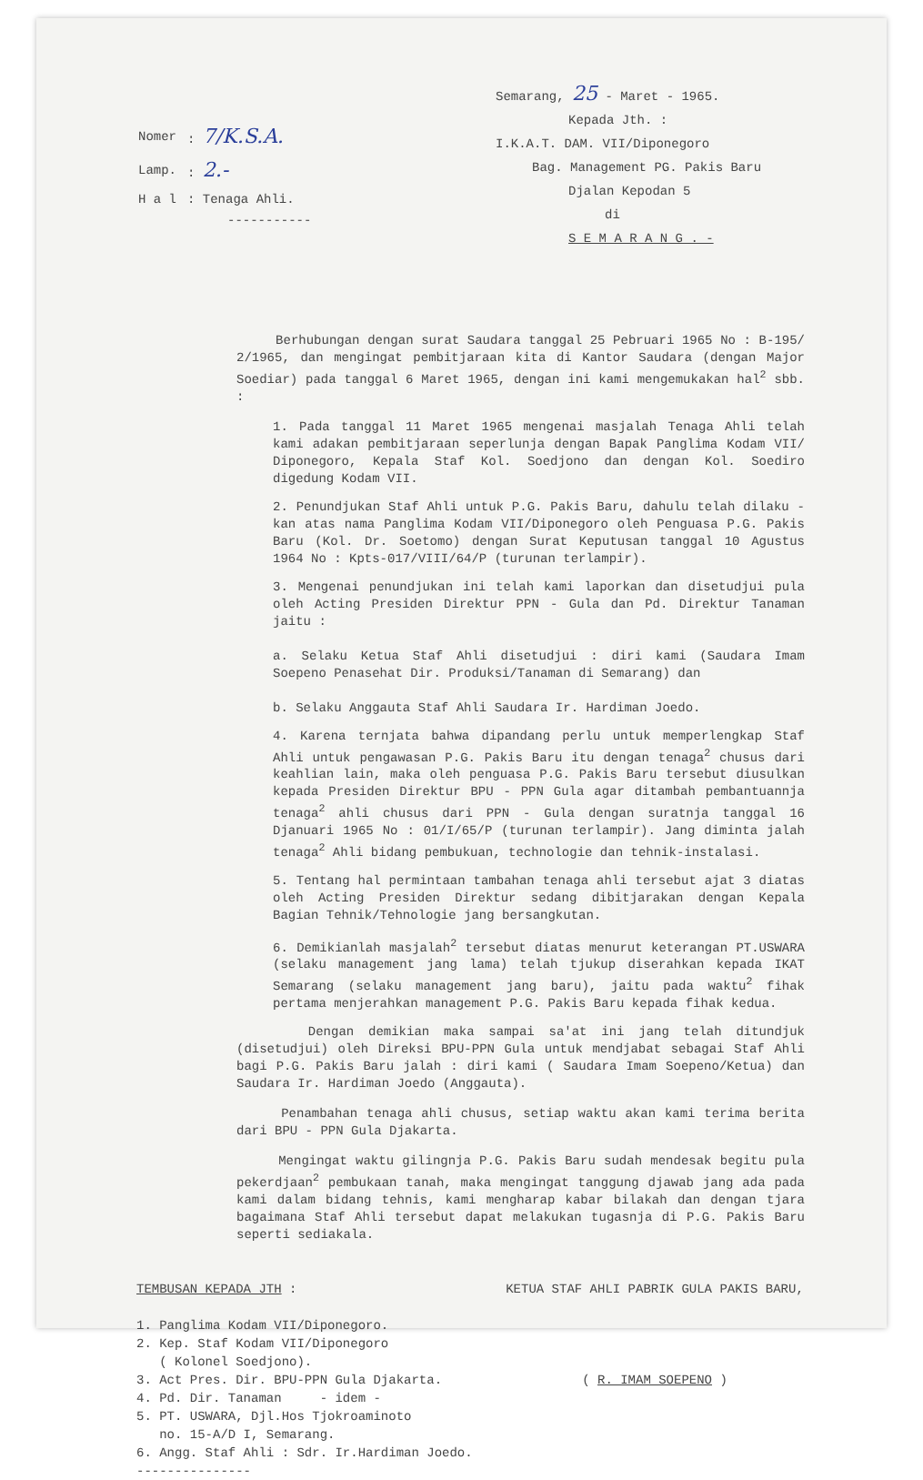| Nomer | : 7/K.S.A. |
| Lamp. | : 2.- |
| H a l | : Tenaga Ahli. |
-----------
Semarang, 25 - Maret - 1965.
Kepada Jth. :
I.K.A.T. DAM. VII/Diponegoro
Bag. Management PG. Pakis Baru
Djalan Kepodan 5
di
S E M A R A N G . -
Berhubungan dengan surat Saudara tanggal 25 Pebruari 1965 No : B-195/ 2/1965, dan mengingat pembitjaraan kita di Kantor Saudara (dengan Major Soediar) pada tanggal 6 Maret 1965, dengan ini kami mengemukakan hal<sup>2</sup> sbb. :
1. Pada tanggal 11 Maret 1965 mengenai masjalah Tenaga Ahli telah kami adakan pembitjaraan seperlunja dengan Bapak Panglima Kodam VII/ Diponegoro, Kepala Staf Kol. Soedjono dan dengan Kol. Soediro digedung Kodam VII.
2. Penundjukan Staf Ahli untuk P.G. Pakis Baru, dahulu telah dilaku - kan atas nama Panglima Kodam VII/Diponegoro oleh Penguasa P.G. Pakis Baru (Kol. Dr. Soetomo) dengan Surat Keputusan tanggal 10 Agustus 1964 No : Kpts-017/VIII/64/P (turunan terlampir).
3. Mengenai penundjukan ini telah kami laporkan dan disetudjui pula oleh Acting Presiden Direktur PPN - Gula dan Pd. Direktur Tanaman jaitu :
a. Selaku Ketua Staf Ahli disetudjui : diri kami (Saudara Imam Soepeno Penasehat Dir. Produksi/Tanaman di Semarang) dan
b. Selaku Anggauta Staf Ahli Saudara Ir. Hardiman Joedo.
4. Karena ternjata bahwa dipandang perlu untuk memperlengkap Staf Ahli untuk pengawasan P.G. Pakis Baru itu dengan tenaga<sup>2</sup> chusus dari keahlian lain, maka oleh penguasa P.G. Pakis Baru tersebut diusulkan kepada Presiden Direktur BPU - PPN Gula agar ditambah pembantuannja tenaga<sup>2</sup> ahli chusus dari PPN - Gula dengan suratnja tanggal 16 Djanuari 1965 No : 01/I/65/P (turunan terlampir). Jang diminta jalah tenaga<sup>2</sup> Ahli bidang pembukuan, technologie dan tehnik-instalasi.
5. Tentang hal permintaan tambahan tenaga ahli tersebut ajat 3 diatas oleh Acting Presiden Direktur sedang dibitjarakan dengan Kepala Bagian Tehnik/Tehnologie jang bersangkutan.
6. Demikianlah masjalah<sup>2</sup> tersebut diatas menurut keterangan PT.USWARA (selaku management jang lama) telah tjukup diserahkan kepada IKAT Semarang (selaku management jang baru), jaitu pada waktu<sup>2</sup> fihak pertama menjerahkan management P.G. Pakis Baru kepada fihak kedua.
Dengan demikian maka sampai sa'at ini jang telah ditundjuk (disetudjui) oleh Direksi BPU-PPN Gula untuk mendjabat sebagai Staf Ahli bagi P.G. Pakis Baru jalah : diri kami ( Saudara Imam Soepeno/Ketua) dan Saudara Ir. Hardiman Joedo (Anggauta).
Penambahan tenaga ahli chusus, setiap waktu akan kami terima berita dari BPU - PPN Gula Djakarta.
Mengingat waktu gilingnja P.G. Pakis Baru sudah mendesak begitu pula pekerdjaan<sup>2</sup> pembukaan tanah, maka mengingat tanggung djawab jang ada pada kami dalam bidang tehnis, kami mengharap kabar bilakah dan dengan tjara bagaimana Staf Ahli tersebut dapat melakukan tugasnja di P.G. Pakis Baru seperti sediakala.
TEMBUSAN KEPADA JTH :
1. Panglima Kodam VII/Diponegoro.
2. Kep. Staf Kodam VII/Diponegoro
( Kolonel Soedjono).
3. Act Pres. Dir. BPU-PPN Gula Djakarta.
4. Pd. Dir. Tanaman - idem -
5. PT. USWARA, Djl.Hos Tjokroaminoto
no. 15-A/D I, Semarang.
6. Angg. Staf Ahli : Sdr. Ir.Hardiman Joedo.
---------------
KETUA STAF AHLI PABRIK GULA PAKIS BARU,
( R. IMAM SOEPENO )